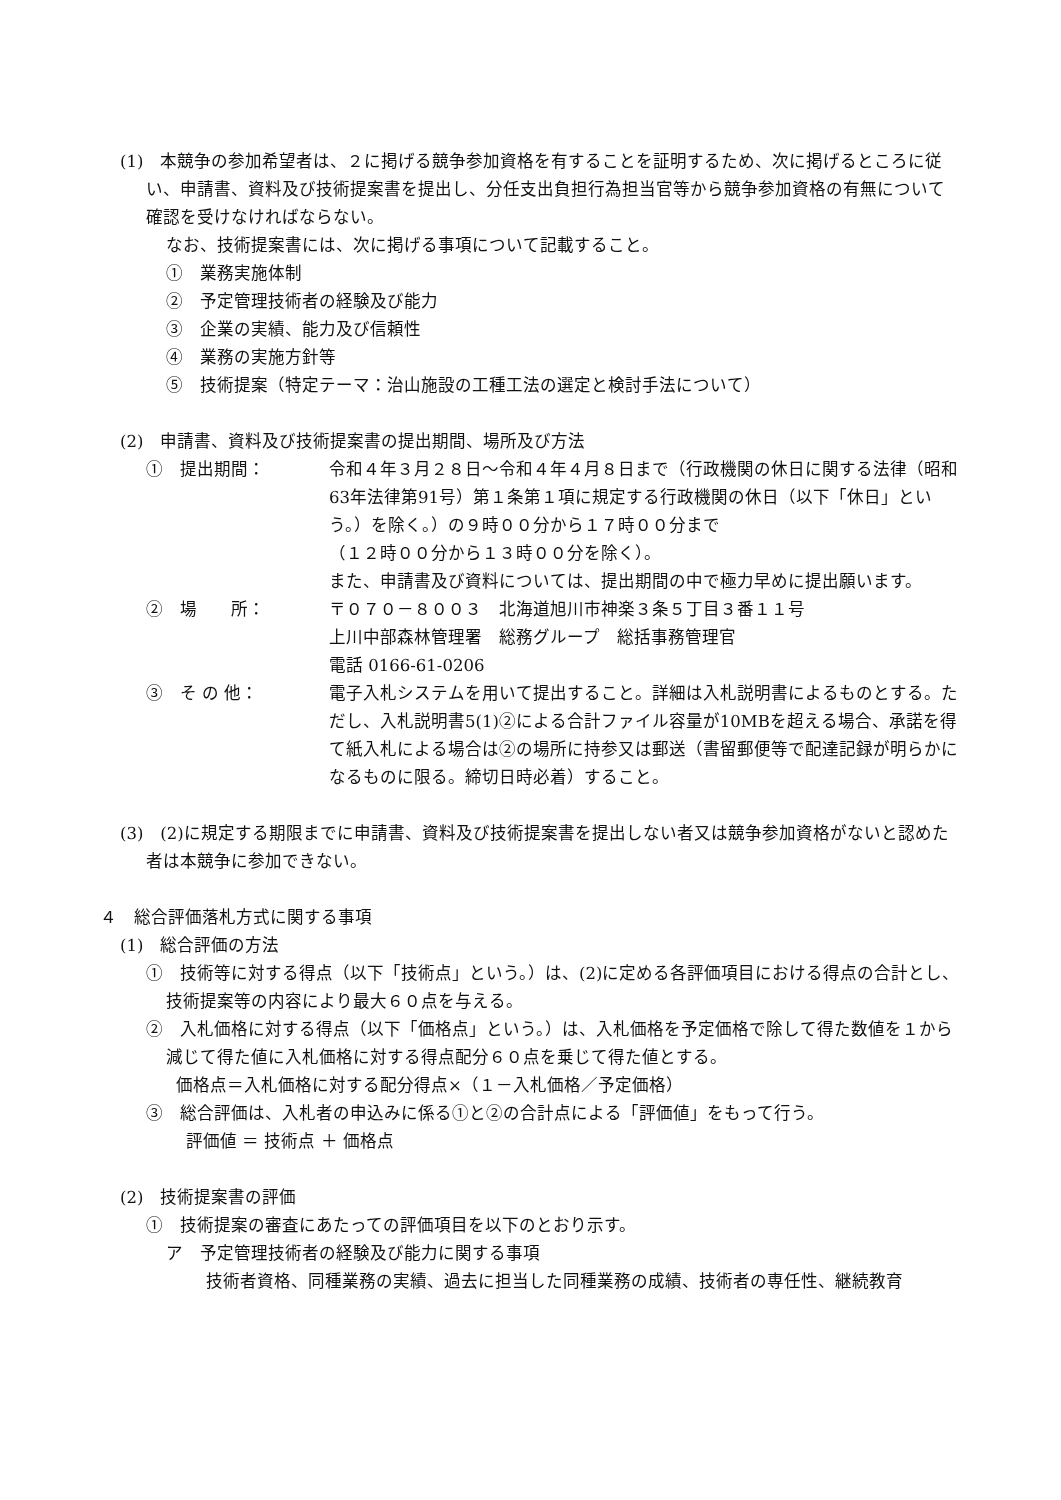(1)　本競争の参加希望者は、２に掲げる競争参加資格を有することを証明するため、次に掲げるところに従い、申請書、資料及び技術提案書を提出し、分任支出負担行為担当官等から競争参加資格の有無について確認を受けなければならない。
なお、技術提案書には、次に掲げる事項について記載すること。
①　業務実施体制
②　予定管理技術者の経験及び能力
③　企業の実績、能力及び信頼性
④　業務の実施方針等
⑤　技術提案（特定テーマ：治山施設の工種工法の選定と検討手法について）
(2)　申請書、資料及び技術提案書の提出期間、場所及び方法
①　提出期間： 令和４年３月２８日～令和４年４月８日まで（行政機関の休日に関する法律（昭和63年法律第91号）第１条第１項に規定する行政機関の休日（以下「休日」という。）を除く。）の９時００分から１７時００分まで
（１２時００分から１３時００分を除く）。
また、申請書及び資料については、提出期間の中で極力早めに提出願います。
②　場　　所： 〒０７０－８００３　北海道旭川市神楽３条５丁目３番１１号
上川中部森林管理署　総務グループ　総括事務管理官
電話 0166-61-0206
③　そ の 他： 電子入札システムを用いて提出すること。詳細は入札説明書によるものとする。ただし、入札説明書5(1)②による合計ファイル容量が10MBを超える場合、承諾を得て紙入札による場合は②の場所に持参又は郵送（書留郵便等で配達記録が明らかになるものに限る。締切日時必着）すること。
(3)　(2)に規定する期限までに申請書、資料及び技術提案書を提出しない者又は競争参加資格がないと認めた者は本競争に参加できない。
４　総合評価落札方式に関する事項
(1)　総合評価の方法
①　技術等に対する得点（以下「技術点」という。）は、(2)に定める各評価項目における得点の合計とし、技術提案等の内容により最大６０点を与える。
②　入札価格に対する得点（以下「価格点」という。）は、入札価格を予定価格で除して得た数値を１から減じて得た値に入札価格に対する得点配分６０点を乗じて得た値とする。
価格点＝入札価格に対する配分得点×（１－入札価格／予定価格）
③　総合評価は、入札者の申込みに係る①と②の合計点による「評価値」をもって行う。
評価値 ＝ 技術点 ＋ 価格点
(2)　技術提案書の評価
①　技術提案の審査にあたっての評価項目を以下のとおり示す。
ア　予定管理技術者の経験及び能力に関する事項
技術者資格、同種業務の実績、過去に担当した同種業務の成績、技術者の専任性、継続教育